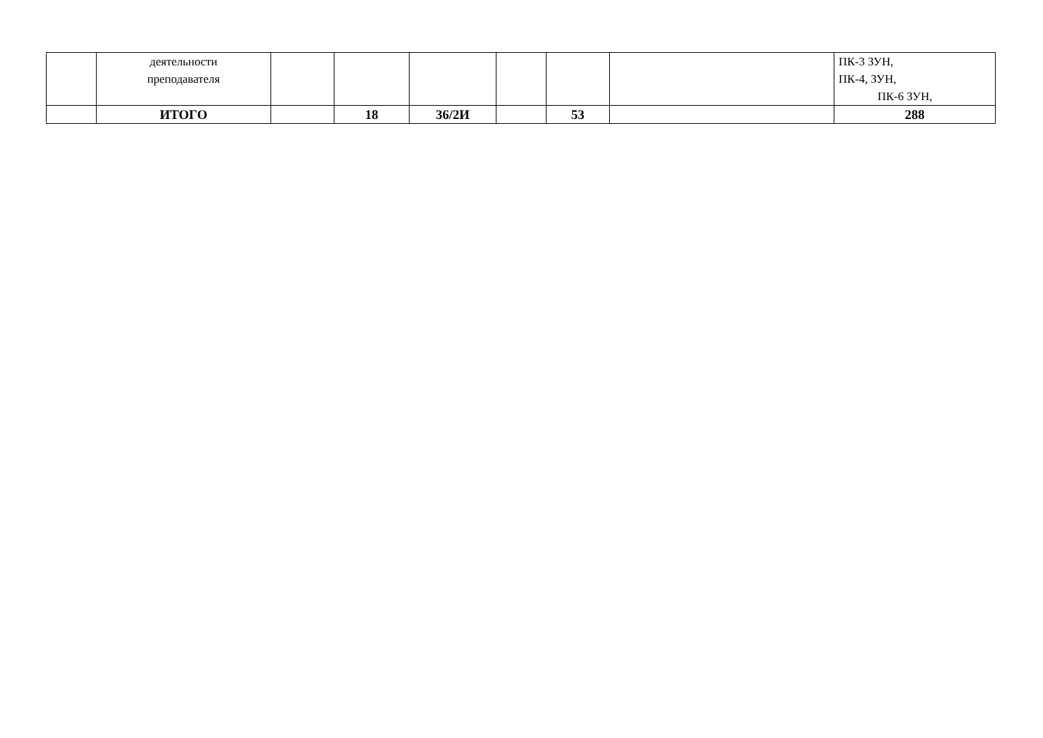| | деятельности преподавателя | | | | | | | ПК-3 ЗУН, ПК-4, ЗУН, ПК-6 ЗУН, |
| | ИТОГО | | 18 | 36/2И | | 53 | | 288 |